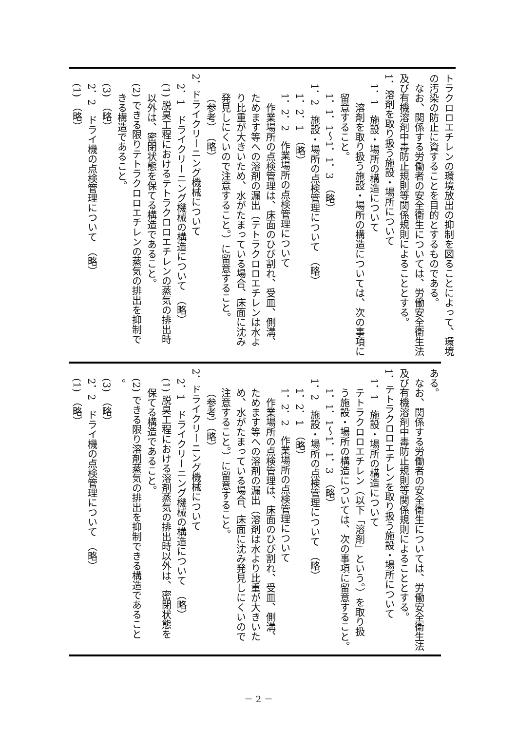トラクロロエチレンの環境放出の抑制を図ることによって、環境
の汚染の防止に資することを目的とするものである。
なお、関係する労働者の安全衛生については、労働安全衛生法
及び有機溶剤中毒防止規則等関係規則によることとする。
1．溶剤を取り扱う施設・場所について
1．1　施設・場所の構造について
溶剤を取り扱う施設・場所の構造については、次の事項に
留意すること。
1．1．1～1．1．3　（略）
1．2　施設・場所の点検管理について　（略）
1．2．1　（略）
1．2．2　作業場所の点検管理について
作業場所の点検管理は、床面のひび割れ、受皿、側溝、
ためます等への溶剤の漏出（テトラクロロエチレンは水よ
り比重が大きいため、水がたまっている場合、床面に沈み
発見しにくいので注意すること。）に留意すること。
（参考）　（略）
2．ドライクリーニング機械について
2．1　ドライクリーニング機械の構造について　（略）
(1) 脱臭工程におけるテトラクロロエチレンの蒸気の排出時
以外は、密閉状態を保てる構造であること。
(2) できる限りテトラクロロエチレンの蒸気の排出を抑制で
きる構造であること。
(3)　（略）
2．2　ドライ機の点検管理について　（略）
(1)　（略）
ある。
なお、関係する労働者の安全衛生については、労働安全衛生法
及び有機溶剤中毒防止規則等関係規則によることとする。
1．テトラクロロエチレンを取り扱う施設・場所について
1．1　施設・場所の構造について
テトラクロロエチレン（以下「溶剤」という。）を取り扱
う施設・場所の構造については、次の事項に留意すること。
1．1．1～1．1．3　（略）
1．2　施設・場所の点検管理について　（略）
1．2．1　（略）
1．2．2　作業場所の点検管理について
作業場所の点検管理は、床面のひび割れ、受皿、側溝、
ためます等への溶剤の漏出（溶剤は水より比重が大きいた
め、水がたまっている場合、床面に沈み発見しにくいので
注意すること。）に留意すること。
（参考）（略）
2．ドライクリーニング機械について
2．1　ドライクリーニング機械の構造について　（略）
(1) 脱臭工程における溶剤蒸気の排出時以外は、密閉状態を
保てる構造であること。
(2) できる限り溶剤蒸気の排出を抑制できる構造であること
。
(3)　（略）
2．2　ドライ機の点検管理について　（略）
(1)　（略）
－ 2 －